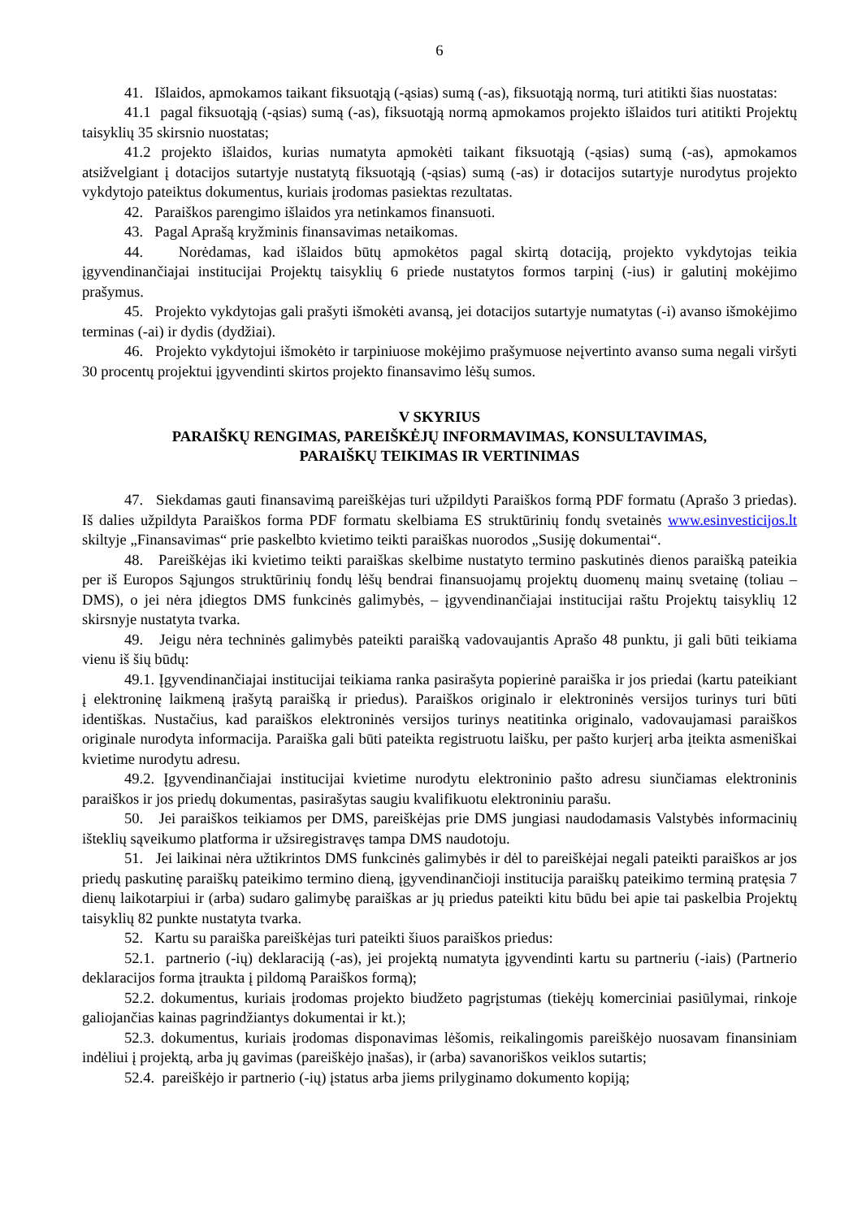6
41. Išlaidos, apmokamos taikant fiksuotąją (-ąsias) sumą (-as), fiksuotąją normą, turi atitikti šias nuostatas:
41.1 pagal fiksuotąją (-ąsias) sumą (-as), fiksuotąją normą apmokamos projekto išlaidos turi atitikti Projektų taisyklių 35 skirsnio nuostatas;
41.2 projekto išlaidos, kurias numatyta apmokėti taikant fiksuotąją (-ąsias) sumą (-as), apmokamos atsižvelgiant į dotacijos sutartyje nustatytą fiksuotąją (-ąsias) sumą (-as) ir dotacijos sutartyje nurodytus projekto vykdytojo pateiktus dokumentus, kuriais įrodomas pasiektas rezultatas.
42. Paraiškos parengimo išlaidos yra netinkamos finansuoti.
43. Pagal Aprašą kryžminis finansavimas netaikomas.
44. Norėdamas, kad išlaidos būtų apmokėtos pagal skirtą dotaciją, projekto vykdytojas teikia įgyvendinančiajai institucijai Projektų taisyklių 6 priede nustatytos formos tarpinį (-ius) ir galutinį mokėjimo prašymus.
45. Projekto vykdytojas gali prašyti išmokėti avansą, jei dotacijos sutartyje numatytas (-i) avanso išmokėjimo terminas (-ai) ir dydis (dydžiai).
46. Projekto vykdytojui išmokėto ir tarpiniuose mokėjimo prašymuose neįvertinto avanso suma negali viršyti 30 procentų projektui įgyvendinti skirtos projekto finansavimo lėšų sumos.
V SKYRIUS
PARAIŠKŲ RENGIMAS, PAREIŠKĖJŲ INFORMAVIMAS, KONSULTAVIMAS,
PARAIŠKŲ TEIKIMAS IR VERTINIMAS
47. Siekdamas gauti finansavimą pareiškėjas turi užpildyti Paraiškos formą PDF formatu (Aprašo 3 priedas). Iš dalies užpildyta Paraiškos forma PDF formatu skelbiama ES struktūrinių fondų svetainės www.esinvesticijos.lt skiltyje „Finansavimas“ prie paskelbto kvietimo teikti paraiškas nuorodos „Susiję dokumentai“.
48. Pareiškėjas iki kvietimo teikti paraiškas skelbime nustatyto termino paskutinės dienos paraišką pateikia per iš Europos Sąjungos struktūrinių fondų lėšų bendrai finansuojamų projektų duomenų mainų svetainę (toliau – DMS), o jei nėra įdiegtos DMS funkcinės galimybės, – įgyvendinančiajai institucijai raštu Projektų taisyklių 12 skirsnyje nustatyta tvarka.
49. Jeigu nėra techninės galimybės pateikti paraišką vadovaujantis Aprašo 48 punktu, ji gali būti teikiama vienu iš šių būdų:
49.1. Įgyvendinančiajai institucijai teikiama ranka pasirašyta popierinė paraiška ir jos priedai (kartu pateikiant į elektroninę laikmeną įrašytą paraišką ir priedus). Paraiškos originalo ir elektroninės versijos turinys turi būti identiškas. Nustačius, kad paraiškos elektroninės versijos turinys neatitinka originalo, vadovaujamasi paraiškos originale nurodyta informacija. Paraiška gali būti pateikta registruotu laišku, per pašto kurjerį arba įteikta asmeniškai kvietime nurodytu adresu.
49.2. Įgyvendinančiajai institucijai kvietime nurodytu elektroninio pašto adresu siunčiamas elektroninis paraiškos ir jos priedų dokumentas, pasirašytas saugiu kvalifikuotu elektroniniu parašu.
50. Jei paraiškos teikiamos per DMS, pareiškėjas prie DMS jungiasi naudodamasis Valstybės informacinių išteklių sąveikumo platforma ir užsiregistravęs tampa DMS naudotoju.
51. Jei laikinai nėra užtikrintos DMS funkcinės galimybės ir dėl to pareiškėjai negali pateikti paraiškos ar jos priedų paskutinę paraiškų pateikimo termino dieną, įgyvendinančioji institucija paraiškų pateikimo terminą pratęsia 7 dienų laikotarpiui ir (arba) sudaro galimybę paraiškas ar jų priedus pateikti kitu būdu bei apie tai paskelbia Projektų taisyklių 82 punkte nustatyta tvarka.
52. Kartu su paraiška pareiškėjas turi pateikti šiuos paraiškos priedus:
52.1. partnerio (-ių) deklaraciją (-as), jei projektą numatyta įgyvendinti kartu su partneriu (-iais) (Partnerio deklaracijos forma įtraukta į pildomą Paraiškos formą);
52.2. dokumentus, kuriais įrodomas projekto biudžeto pagrįstumas (tiekėjų komerciniai pasiūlymai, rinkoje galiojančias kainas pagrindžiantys dokumentai ir kt.);
52.3. dokumentus, kuriais įrodomas disponavimas lėšomis, reikalingomis pareiškėjo nuosavam finansiniam indėliui į projektą, arba jų gavimas (pareiškėjo įnašas), ir (arba) savanoriškos veiklos sutartis;
52.4. pareiškėjo ir partnerio (-ių) įstatus arba jiems prilyginamo dokumento kopiją;